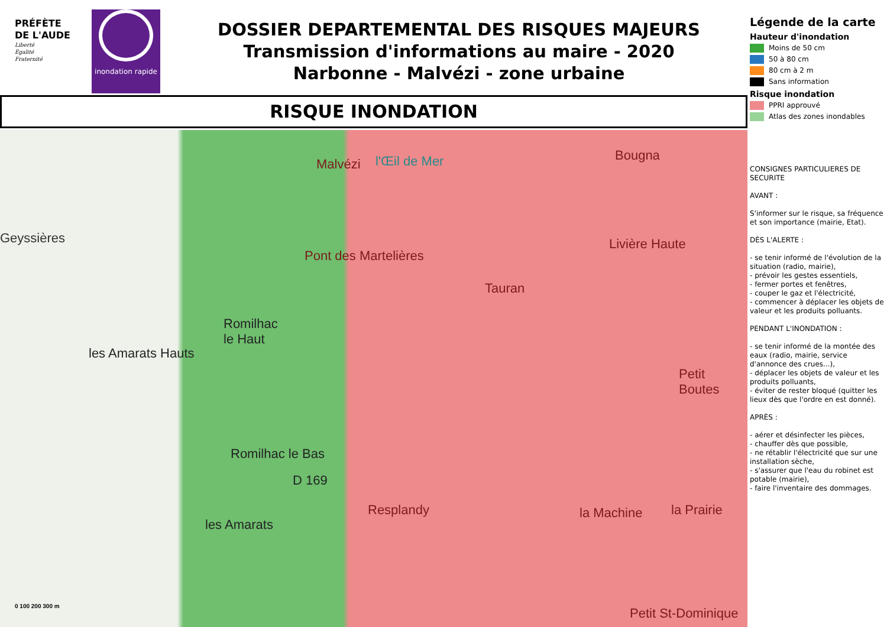PRÉFÈTE
DE L'AUDE
Liberté
Égalité
Fraternité
inondation rapide
DOSSIER DEPARTEMENTAL DES RISQUES MAJEURS
Transmission d'informations au maire - 2020
Narbonne - Malvézi - zone urbaine
RISQUE INONDATION
Malvézi l'Œil de Mer Bougna
Geyssières
Pont des Martelières
Livière Haute
Tauran
Romilhac
le Haut
les Amarats Hauts
Petit Boutes
Romilhac le Bas
D 169
Resplandy la Machine la Prairie
les Amarats
Petit St-Dominique 0 100 200 300 m
Légende de la carte
Hauteur d'inondation
Moins de 50 cm
50 à 80 cm
80 cm à 2 m
Sans information
Risque inondation
PPRI approuvé
Atlas des zones inondables
CONSIGNES PARTICULIERES DE SECURITE
AVANT :
S'informer sur le risque, sa fréquence et son importance (mairie, Etat).
DÈS L'ALERTE :
- se tenir informé de l'évolution de la situation (radio, mairie),
- prévoir les gestes essentiels,
- fermer portes et fenêtres,
- couper le gaz et l'électricité,
- commencer à déplacer les objets de valeur et les produits polluants.
PENDANT L'INONDATION :
- se tenir informé de la montée des eaux (radio, mairie, service d'annonce des crues...),
- déplacer les objets de valeur et les produits polluants,
- éviter de rester bloqué (quitter les lieux dès que l'ordre en est donné).
APRÈS :
- aérer et désinfecter les pièces,
- chauffer dès que possible,
- ne rétablir l'électricité que sur une installation sèche,
- s'assurer que l'eau du robinet est potable (mairie),
- faire l'inventaire des dommages.